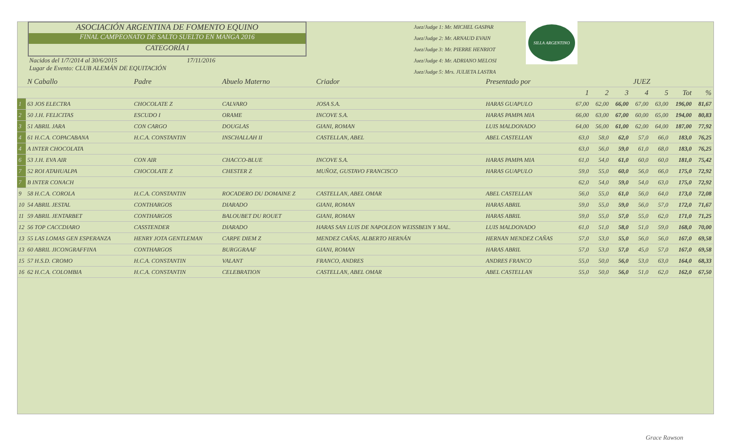ASOCIACIÓN ARGENTINA DE FOMENTO EQUINO
FINAL CAMPEONATO DE SALTO SUELTO EN MANGA 2016
CATEGORÍA I
Nacidos del 1/7/2014 al 30/6/2015 17/11/2016
Lugar de Evento: CLUB ALEMÁN DE EQUITACIÓN
Juez/Judge 1: Mr. MICHEL GASPAR
Juez/Judge 2: Mr. ARNAUD EVAIN
Juez/Judge 3: Mr. PIERRE HENRIOT
Juez/Judge 4: Mr. ADRIANO MELOSI
Juez/Judge 5: Mrs. JULIETA LASTRA
SILLA ARGENTINO
| | N Caballo | Padre | Abuelo Materno | Criador | Presentado por | JUEZ | | | | | | |
| --- | --- | --- | --- | --- | --- | --- | --- | --- | --- | --- | --- | --- |
| | | | | | | 1 | 2 | 3 | 4 | 5 | Tot | % |
| 1 | 63 JOS ELECTRA | CHOCOLATE Z | CALVARO | JOSA S.A. | HARAS GUAPULO | 67,00 | 62,00 | 66,00 | 67,00 | 63,00 | 196,00 | 81,67 |
| 2 | 50 J.H. FELICITAS | ESCUDO I | ORAME | INCOVE S.A. | HARAS PAMPA MIA | 66,00 | 63,00 | 67,00 | 60,00 | 65,00 | 194,00 | 80,83 |
| 3 | 51 ABRIL JARA | CON CARGO | DOUGLAS | GIANI, ROMAN | LUIS MALDONADO | 64,00 | 56,00 | 61,00 | 62,00 | 64,00 | 187,00 | 77,92 |
| 4 | 61 H.C.A. COPACABANA | H.C.A. CONSTANTIN | INSCHALLAH II | CASTELLAN, ABEL | ABEL CASTELLAN | 63,0 | 58,0 | 62,0 | 57,0 | 66,0 | 183,0 | 76,25 |
| 4 | A INTER CHOCOLATA | | | | | 63,0 | 56,0 | 59,0 | 61,0 | 68,0 | 183,0 | 76,25 |
| 6 | 53 J.H. EVA AIR | CON AIR | CHACCO-BLUE | INCOVE S.A. | HARAS PAMPA MIA | 61,0 | 54,0 | 61,0 | 60,0 | 60,0 | 181,0 | 75,42 |
| 7 | 52 ROI ATAHUALPA | CHOCOLATE Z | CHESTER Z | MUÑOZ, GUSTAVO FRANCISCO | HARAS GUAPULO | 59,0 | 55,0 | 60,0 | 56,0 | 66,0 | 175,0 | 72,92 |
| 7 | B INTER CONACH | | | | | 62,0 | 54,0 | 59,0 | 54,0 | 63,0 | 175,0 | 72,92 |
| 9 | 58 H.C.A. COROLA | H.C.A. CONSTANTIN | ROCADERO DU DOMAINE Z | CASTELLAN, ABEL OMAR | ABEL CASTELLAN | 56,0 | 55,0 | 61,0 | 56,0 | 64,0 | 173,0 | 72,08 |
| 10 | 54 ABRIL JESTAL | CONTHARGOS | DIARADO | GIANI, ROMAN | HARAS ABRIL | 59,0 | 55,0 | 59,0 | 56,0 | 57,0 | 172,0 | 71,67 |
| 11 | 59 ABRIL JENTARBET | CONTHARGOS | BALOUBET DU ROUET | GIANI, ROMAN | HARAS ABRIL | 59,0 | 55,0 | 57,0 | 55,0 | 62,0 | 171,0 | 71,25 |
| 12 | 56 TOP CACCDIARO | CASSTENDER | DIARADO | HARAS SAN LUIS DE NAPOLEON WEISSBEIN Y MAL. | LUIS MALDONADO | 61,0 | 51,0 | 58,0 | 51,0 | 59,0 | 168,0 | 70,00 |
| 13 | 55 LAS LOMAS GEN ESPERANZA | HENRY JOTA GENTLEMAN | CARPE DIEM Z | MENDEZ CAÑAS, ALBERTO HERNÁN | HERNAN MENDEZ CAÑAS | 57,0 | 53,0 | 55,0 | 56,0 | 56,0 | 167,0 | 69,58 |
| 13 | 60 ABRIL JICONGRAFFINA | CONTHARGOS | BURGGRAAF | GIANI, ROMAN | HARAS ABRIL | 57,0 | 53,0 | 57,0 | 45,0 | 57,0 | 167,0 | 69,58 |
| 15 | 57 H.S.D. CROMO | H.C.A. CONSTANTIN | VALANT | FRANCO, ANDRES | ANDRES FRANCO | 55,0 | 50,0 | 56,0 | 53,0 | 63,0 | 164,0 | 68,33 |
| 16 | 62 H.C.A. COLOMBIA | H.C.A. CONSTANTIN | CELEBRATION | CASTELLAN, ABEL OMAR | ABEL CASTELLAN | 55,0 | 50,0 | 56,0 | 51,0 | 62,0 | 162,0 | 67,50 |
Grace Rawson